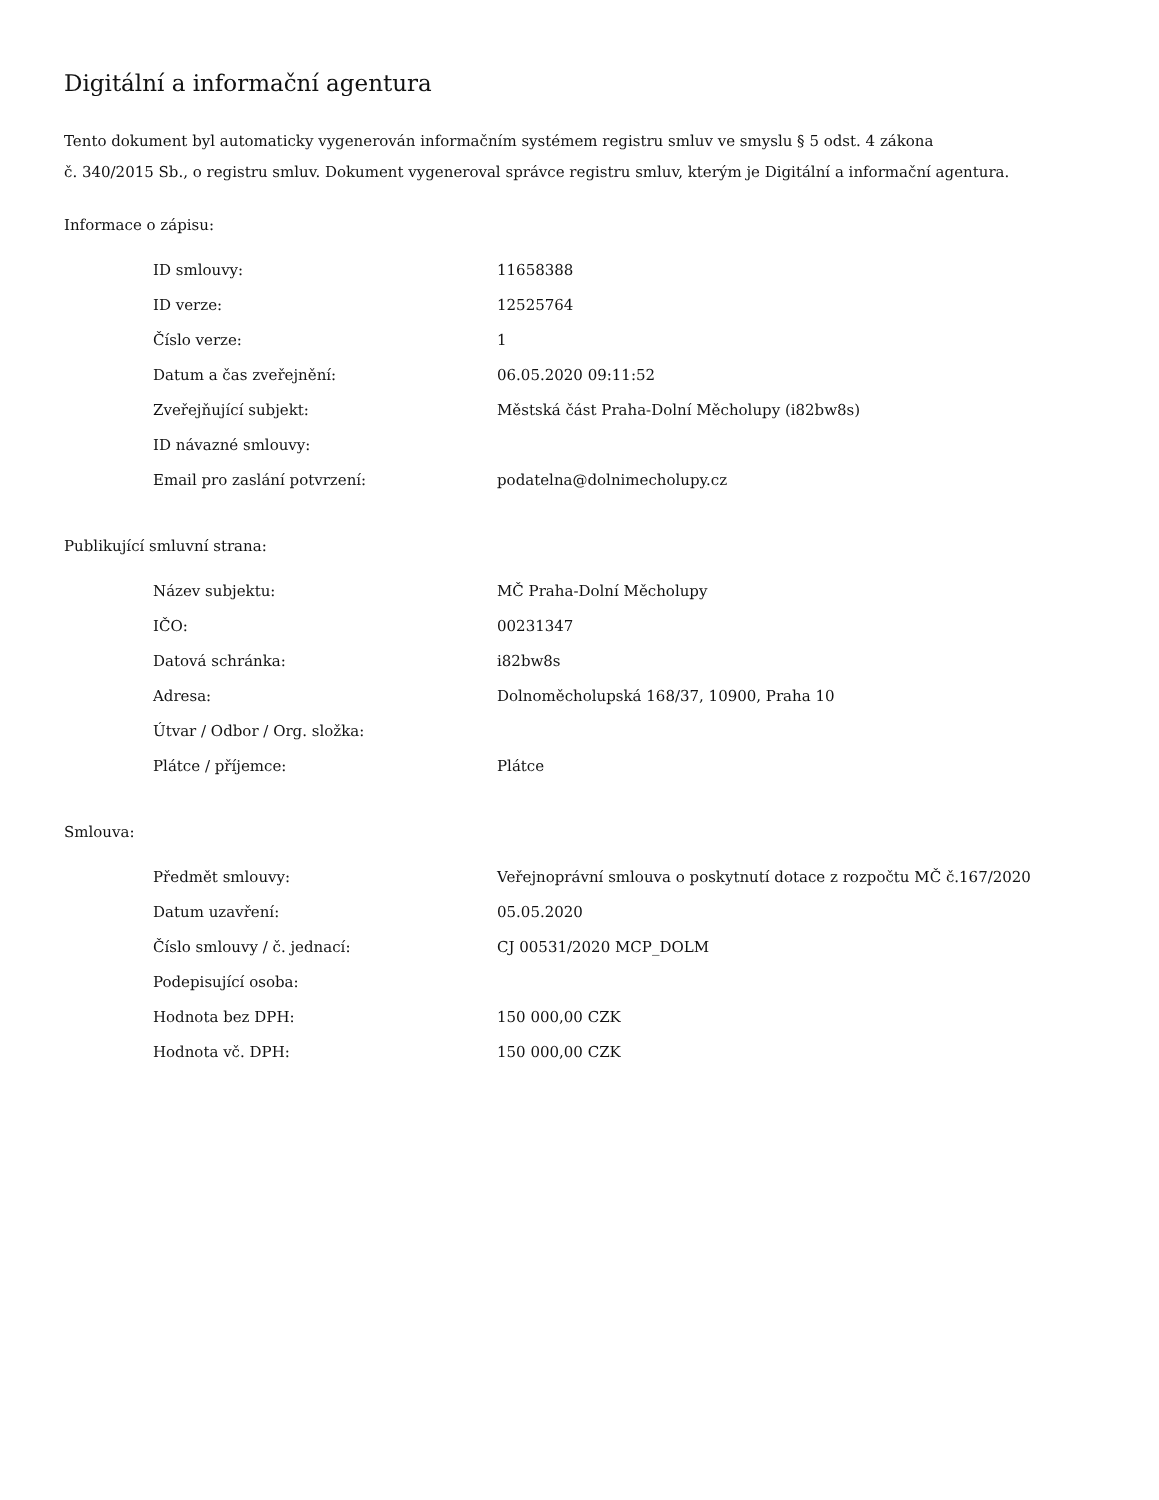Digitální a informační agentura
Tento dokument byl automaticky vygenerován informačním systémem registru smluv ve smyslu § 5 odst. 4 zákona
č. 340/2015 Sb., o registru smluv. Dokument vygeneroval správce registru smluv, kterým je Digitální a informační agentura.
Informace o zápisu:
| ID smlouvy: | 11658388 |
| ID verze: | 12525764 |
| Číslo verze: | 1 |
| Datum a čas zveřejnění: | 06.05.2020 09:11:52 |
| Zveřejňující subjekt: | Městská část Praha-Dolní Měcholupy (i82bw8s) |
| ID návazné smlouvy: | |
| Email pro zaslání potvrzení: | podatelna@dolnimecholupy.cz |
Publikující smluvní strana:
| Název subjektu: | MČ Praha-Dolní Měcholupy |
| IČO: | 00231347 |
| Datová schránka: | i82bw8s |
| Adresa: | Dolnoměcholupská 168/37, 10900, Praha 10 |
| Útvar / Odbor / Org. složka: | |
| Plátce / příjemce: | Plátce |
Smlouva:
| Předmět smlouvy: | Veřejnoprávní smlouva o poskytnutí dotace z rozpočtu MČ č.167/2020 |
| Datum uzavření: | 05.05.2020 |
| Číslo smlouvy / č. jednací: | CJ 00531/2020 MCP_DOLM |
| Podepisující osoba: | |
| Hodnota bez DPH: | 150 000,00 CZK |
| Hodnota vč. DPH: | 150 000,00 CZK |